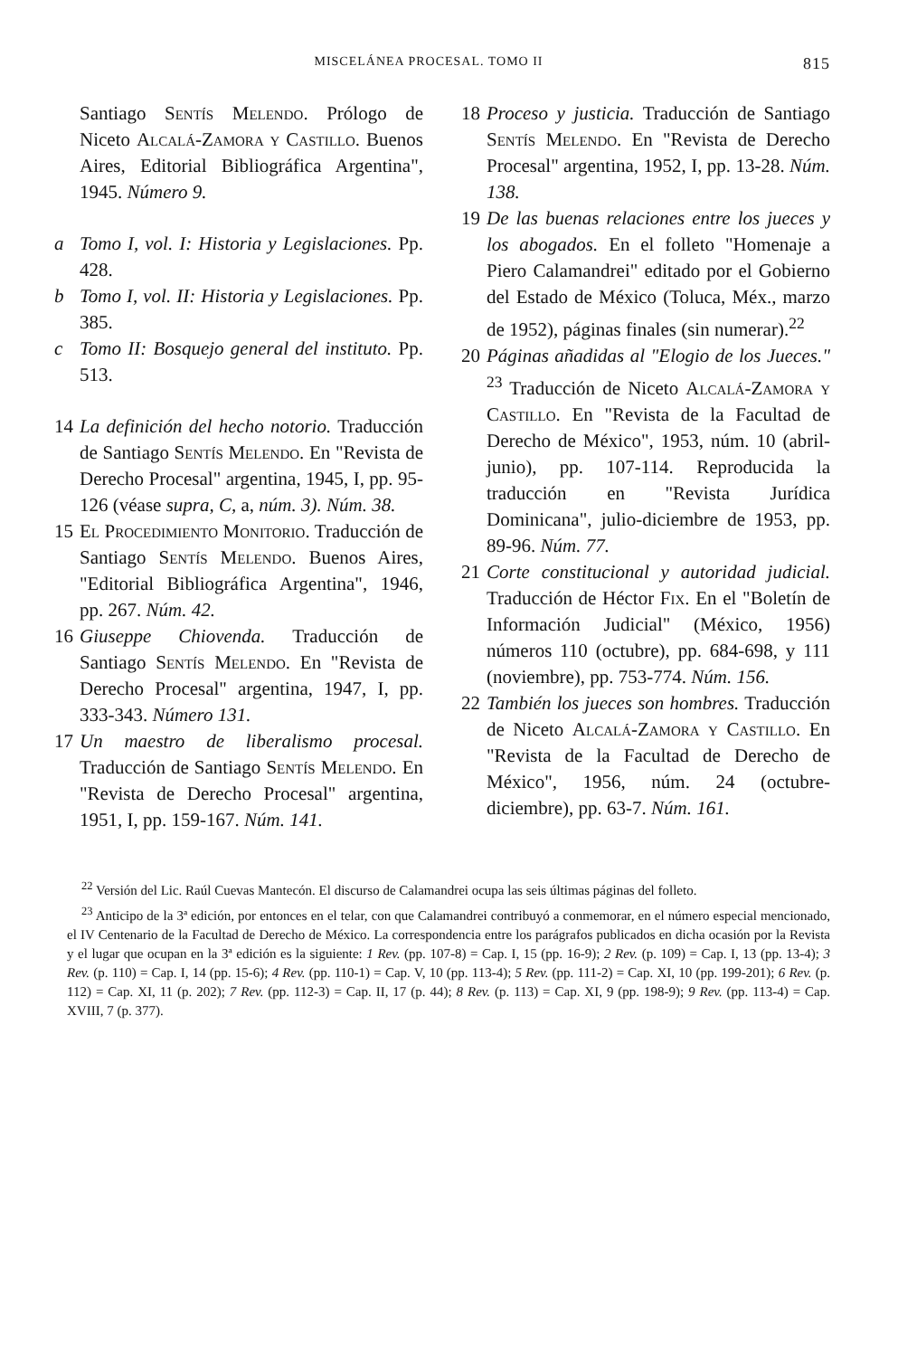MISCELÁNEA PROCESAL. TOMO II 815
Santiago Sentís Melendo. Prólogo de Niceto Alcalá-Zamora y Castillo. Buenos Aires, Editorial Bibliográfica Argentina", 1945. Número 9.
a Tomo I, vol. I: Historia y Legislaciones. Pp. 428.
b Tomo I, vol. II: Historia y Legislaciones. Pp. 385.
c Tomo II: Bosquejo general del instituto. Pp. 513.
14 La definición del hecho notorio. Traducción de Santiago Sentís Melendo. En "Revista de Derecho Procesal" argentina, 1945, I, pp. 95-126 (véase supra, C, a, núm. 3). Núm. 38.
15 El Procedimiento Monitorio. Traducción de Santiago Sentís Melendo. Buenos Aires, "Editorial Bibliográfica Argentina", 1946, pp. 267. Núm. 42.
16 Giuseppe Chiovenda. Traducción de Santiago Sentís Melendo. En "Revista de Derecho Procesal" argentina, 1947, I, pp. 333-343. Número 131.
17 Un maestro de liberalismo procesal. Traducción de Santiago Sentís Melendo. En "Revista de Derecho Procesal" argentina, 1951, I, pp. 159-167. Núm. 141.
18 Proceso y justicia. Traducción de Santiago Sentís Melendo. En "Revista de Derecho Procesal" argentina, 1952, I, pp. 13-28. Núm. 138.
19 De las buenas relaciones entre los jueces y los abogados. En el folleto "Homenaje a Piero Calamandrei" editado por el Gobierno del Estado de México (Toluca, Méx., marzo de 1952), páginas finales (sin numerar).<sup>22</sup>
20 Páginas añadidas al "Elogio de los Jueces." <sup>23</sup> Traducción de Niceto Alcalá-Zamora y Castillo. En "Revista de la Facultad de Derecho de México", 1953, núm. 10 (abril-junio), pp. 107-114. Reproducida la traducción en "Revista Jurídica Dominicana", julio-diciembre de 1953, pp. 89-96. Núm. 77.
21 Corte constitucional y autoridad judicial. Traducción de Héctor Fix. En el "Boletín de Información Judicial" (México, 1956) números 110 (octubre), pp. 684-698, y 111 (noviembre), pp. 753-774. Núm. 156.
22 También los jueces son hombres. Traducción de Niceto Alcalá-Zamora y Castillo. En "Revista de la Facultad de Derecho de México", 1956, núm. 24 (octubre-diciembre), pp. 63-7. Núm. 161.
<sup>22</sup> Versión del Lic. Raúl Cuevas Mantecón. El discurso de Calamandrei ocupa las seis últimas páginas del folleto.
<sup>23</sup> Anticipo de la 3ª edición, por entonces en el telar, con que Calamandrei contribuyó a conmemorar, en el número especial mencionado, el IV Centenario de la Facultad de Derecho de México. La correspondencia entre los parágrafos publicados en dicha ocasión por la Revista y el lugar que ocupan en la 3ª edición es la siguiente: 1 Rev. (pp. 107-8) = Cap. I, 15 (pp. 16-9); 2 Rev. (p. 109) = Cap. I, 13 (pp. 13-4); 3 Rev. (p. 110) = Cap. I, 14 (pp. 15-6); 4 Rev. (pp. 110-1) = Cap. V, 10 (pp. 113-4); 5 Rev. (pp. 111-2) = Cap. XI, 10 (pp. 199-201); 6 Rev. (p. 112) = Cap. XI, 11 (p. 202); 7 Rev. (pp. 112-3) = Cap. II, 17 (p. 44); 8 Rev. (p. 113) = Cap. XI, 9 (pp. 198-9); 9 Rev. (pp. 113-4) = Cap. XVIII, 7 (p. 377).